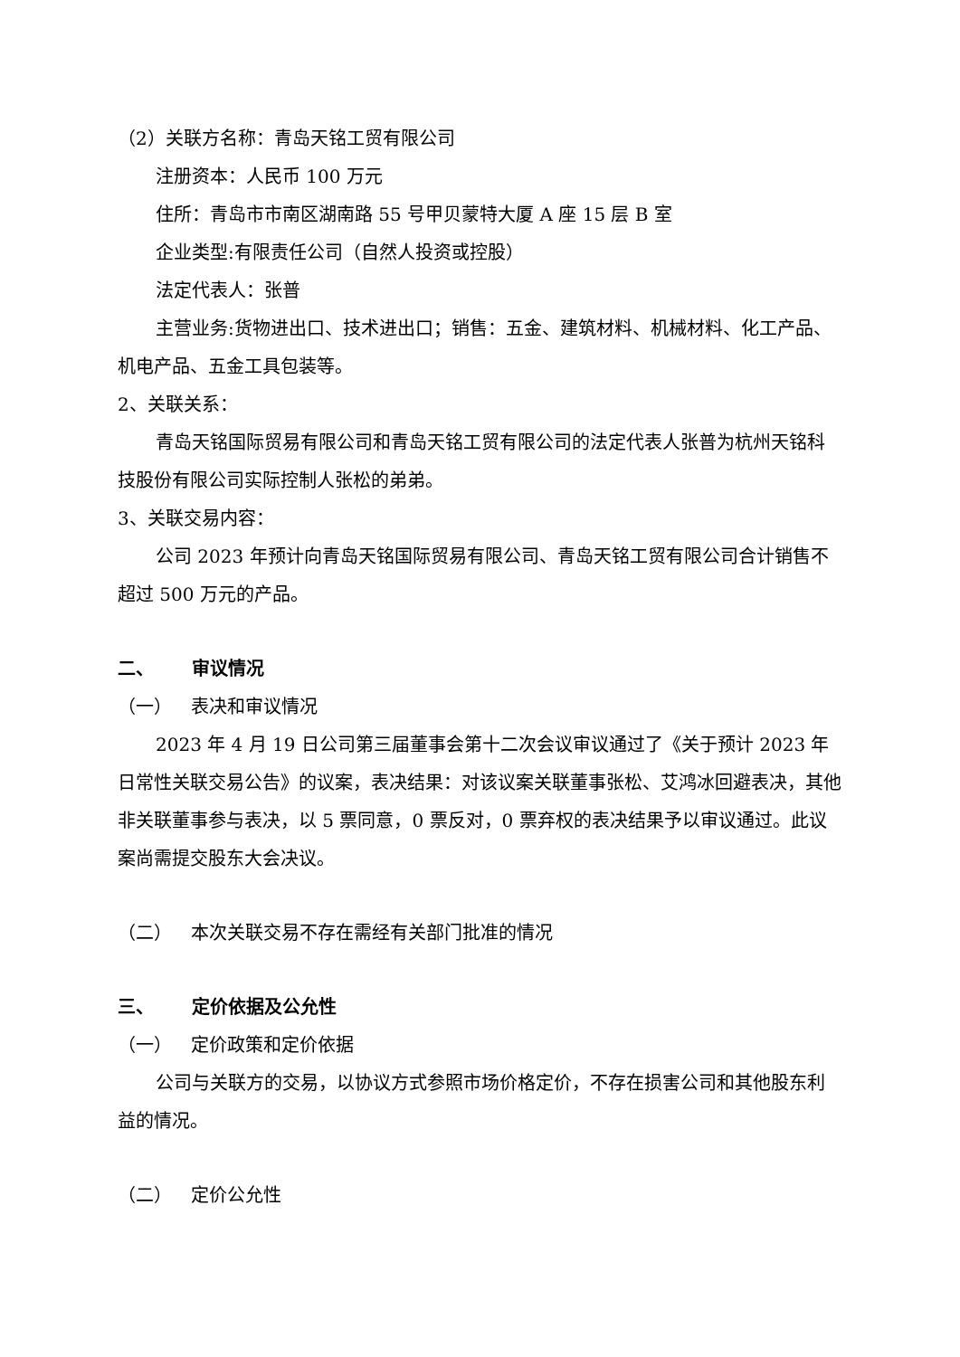（2）关联方名称：青岛天铭工贸有限公司
注册资本：人民币 100 万元
住所：青岛市市南区湖南路 55 号甲贝蒙特大厦 A 座 15 层 B 室
企业类型:有限责任公司（自然人投资或控股）
法定代表人：张普
主营业务:货物进出口、技术进出口；销售：五金、建筑材料、机械材料、化工产品、机电产品、五金工具包装等。
2、关联关系：
青岛天铭国际贸易有限公司和青岛天铭工贸有限公司的法定代表人张普为杭州天铭科技股份有限公司实际控制人张松的弟弟。
3、关联交易内容：
公司 2023 年预计向青岛天铭国际贸易有限公司、青岛天铭工贸有限公司合计销售不超过 500 万元的产品。
二、 审议情况
（一） 表决和审议情况
2023 年 4 月 19 日公司第三届董事会第十二次会议审议通过了《关于预计 2023 年日常性关联交易公告》的议案，表决结果：对该议案关联董事张松、艾鸿冰回避表决，其他非关联董事参与表决，以 5 票同意，0 票反对，0 票弃权的表决结果予以审议通过。此议案尚需提交股东大会决议。
（二） 本次关联交易不存在需经有关部门批准的情况
三、 定价依据及公允性
（一） 定价政策和定价依据
公司与关联方的交易，以协议方式参照市场价格定价，不存在损害公司和其他股东利益的情况。
（二） 定价公允性